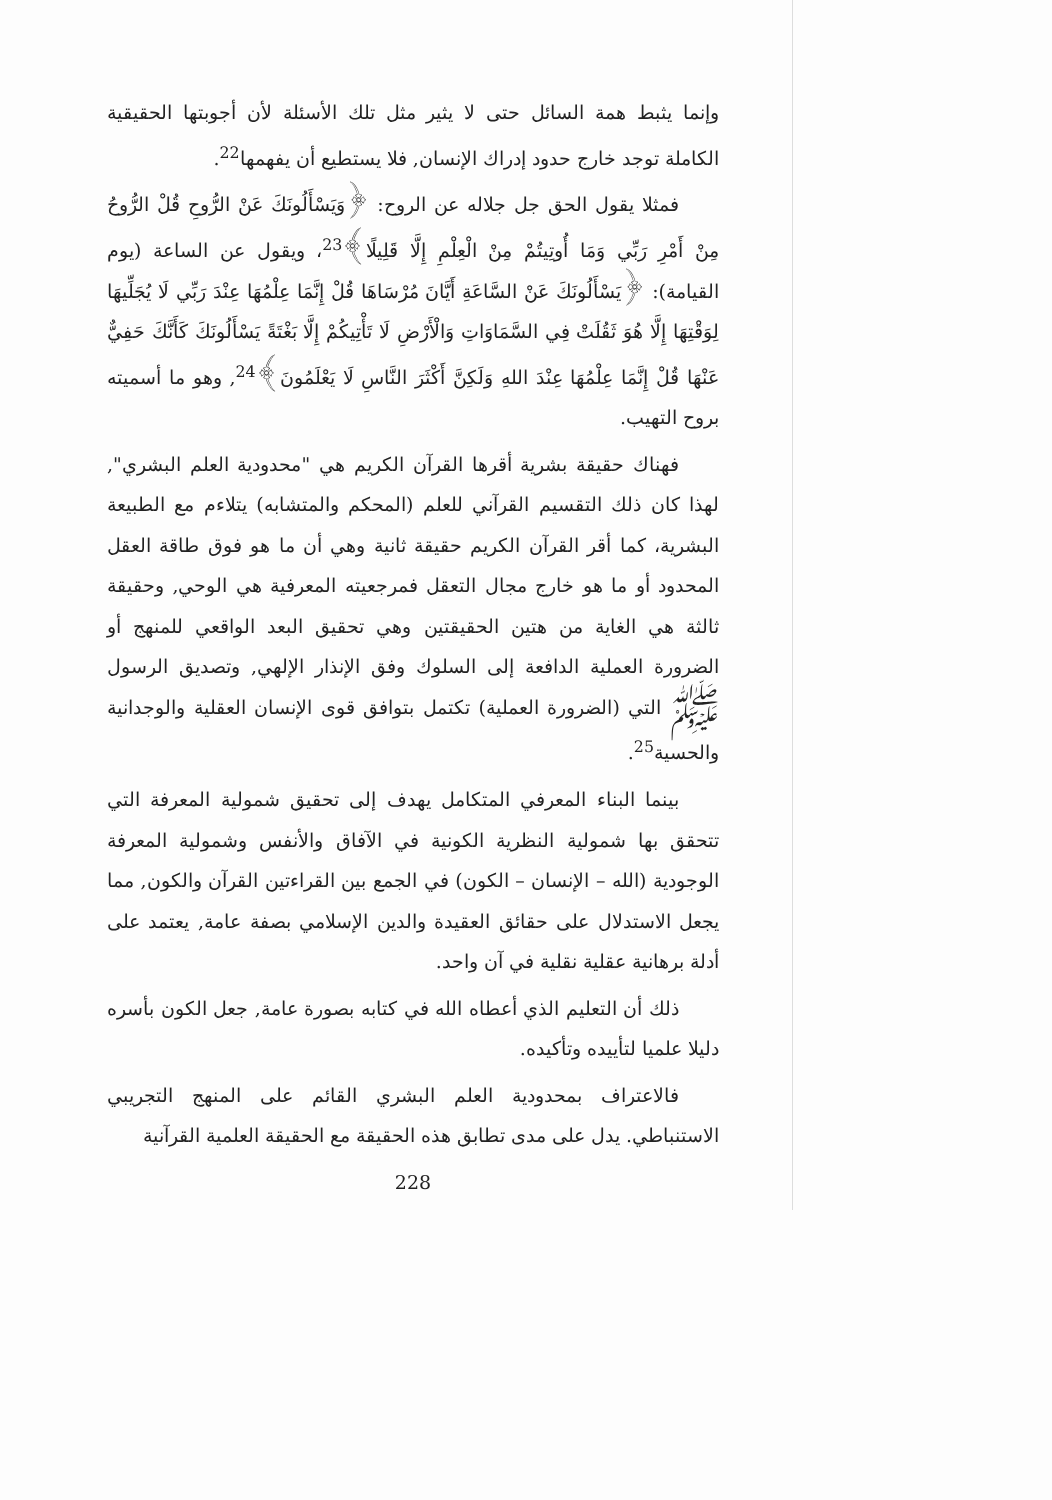وإنما يثبط همة السائل حتى لا يثير مثل تلك الأسئلة لأن أجوبتها الحقيقية الكاملة توجد خارج حدود إدراك الإنسان, فلا يستطيع أن يفهمها<sup>22</sup>.
فمثلا يقول الحق جل جلاله عن الروح: ﴿وَيَسْأَلُونَكَ عَنْ الرُّوحِ قُلْ الرُّوحُ مِنْ أَمْرِ رَبِّي وَمَا أُوتِيتُمْ مِنْ الْعِلْمِ إِلَّا قَلِيلًا﴾<sup>23</sup>، ويقول عن الساعة (يوم القيامة): ﴿يَسْأَلُونَكَ عَنْ السَّاعَةِ أَيَّانَ مُرْسَاهَا قُلْ إِنَّمَا عِلْمُهَا عِنْدَ رَبِّي لَا يُجَلِّيهَا لِوَقْتِهَا إِلَّا هُوَ ثَقُلَتْ فِي السَّمَاوَاتِ وَالْأَرْضِ لَا تَأْتِيكُمْ إِلَّا بَغْتَةً يَسْأَلُونَكَ كَأَنَّكَ حَفِيٌّ عَنْهَا قُلْ إِنَّمَا عِلْمُهَا عِنْدَ اللهِ وَلَكِنَّ أَكْثَرَ النَّاسِ لَا يَعْلَمُونَ﴾<sup>24</sup>, وهو ما أسميته بروح التهيب.
فهناك حقيقة بشرية أقرها القرآن الكريم هي "محدودية العلم البشري", لهذا كان ذلك التقسيم القرآني للعلم (المحكم والمتشابه) يتلاءم مع الطبيعة البشرية، كما أقر القرآن الكريم حقيقة ثانية وهي أن ما هو فوق طاقة العقل المحدود أو ما هو خارج مجال التعقل فمرجعيته المعرفية هي الوحي, وحقيقة ثالثة هي الغاية من هتين الحقيقتين وهي تحقيق البعد الواقعي للمنهج أو الضرورة العملية الدافعة إلى السلوك وفق الإنذار الإلهي, وتصديق الرسول ﷺ التي (الضرورة العملية) تكتمل بتوافق قوى الإنسان العقلية والوجدانية والحسية<sup>25</sup>.
بينما البناء المعرفي المتكامل يهدف إلى تحقيق شمولية المعرفة التي تتحقق بها شمولية النظرية الكونية في الآفاق والأنفس وشمولية المعرفة الوجودية (الله – الإنسان – الكون) في الجمع بين القراءتين القرآن والكون, مما يجعل الاستدلال على حقائق العقيدة والدين الإسلامي بصفة عامة, يعتمد على أدلة برهانية عقلية نقلية في آن واحد.
ذلك أن التعليم الذي أعطاه الله في كتابه بصورة عامة, جعل الكون بأسره دليلا علميا لتأييده وتأكيده.
فالاعتراف بمحدودية العلم البشري القائم على المنهج التجريبي الاستنباطي. يدل على مدى تطابق هذه الحقيقة مع الحقيقة العلمية القرآنية
228